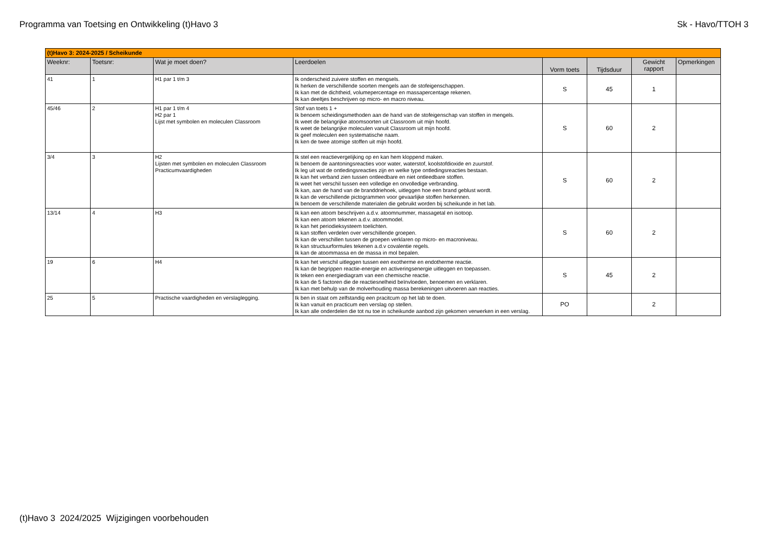Programma van Toetsing en Ontwikkeling (t)Havo 3 Sk - Havo/TTOH 3
| (t)Havo 3: 2024-2025 / Scheikunde | | | | | | | |
| Weeknr: | Toetsnr: | Wat je moet doen? | Leerdoelen | Vorm toets | Tijdsduur | Gewicht rapport | Opmerkingen |
| 41 | 1 | H1 par 1 t/m 3 | Ik onderscheid zuivere stoffen en mengsels. Ik herken de verschillende soorten mengels aan de stofeigenschappen. Ik kan met de dichtheid, volumepercentage en massapercentage rekenen. Ik kan deeltjes beschrijven op micro- en macro niveau. | S | 45 | 1 | |
| 45/46 | 2 | H1 par 1 t/m 4 H2 par 1 Lijst met symbolen en moleculen Classroom | Stof van toets 1 + Ik benoem scheidingsmethoden aan de hand van de stofeigenschap van stoffen in mengels. Ik weet de belangrijke atoomsoorten uit Classroom uit mijn hoofd. Ik weet de belangrijke moleculen vanuit Classroom uit mijn hoofd. Ik geef moleculen een systematische naam. Ik ken de twee atomige stoffen uit mijn hoofd. | S | 60 | 2 | |
| 3/4 | 3 | H2 Lijsten met symbolen en moleculen Classroom Practicumvaardigheden | Ik stel een reactievergelijking op en kan hem kloppend maken. Ik benoem de aantoningsreacties voor water, waterstof, koolstofdioxide en zuurstof. Ik leg uit wat de ontledingsreacties zijn en welke type ontledingsreacties bestaan. Ik kan het verband zien tussen ontleedbare en niet ontleedbare stoffen. Ik weet het verschil tussen een volledige en onvolledige verbranding. Ik kan, aan de hand van de branddriehoek, uitleggen hoe een brand geblust wordt. Ik kan de verschillende pictogrammen voor gevaarlijke stoffen herkennen. Ik benoem de verschillende materialen die gebruikt worden bij scheikunde in het lab. | S | 60 | 2 | |
| 13/14 | 4 | H3 | Ik kan een atoom beschrijven a.d.v. atoomnummer, massagetal en isotoop. Ik kan een atoom tekenen a.d.v. atoommodel. Ik kan het periodieksysteem toelichten. Ik kan stoffen verdelen over verschillende groepen. Ik kan de verschillen tussen de groepen verklaren op micro- en macroniveau. Ik kan structuurformules tekenen a.d.v covalentie regels. Ik kan de atoommassa en de massa in mol bepalen. | S | 60 | 2 | |
| 19 | 6 | H4 | Ik kan het verschil uitleggen tussen een exotherme en endotherme reactie. Ik kan de begrippen reactie-energie en activeringsenergie uitleggen en toepassen. Ik teken een energiediagram van een chemische reactie. Ik kan de 5 factoren die de reactiesnelheid beïnvloeden, benoemen en verklaren. Ik kan met behulp van de molverhouding massa berekeningen uitvoeren aan reacties. | S | 45 | 2 | |
| 25 | 5 | Practische vaardigheden en verslaglegging. | Ik ben in staat om zelfstandig een pracitcum op het lab te doen. Ik kan vanuit en practicum een verslag op stellen. Ik kan alle onderdelen die tot nu toe in scheikunde aanbod zijn gekomen verwerken in een verslag. | PO | | 2 | |
(t)Havo 3 2024/2025 Wijzigingen voorbehouden